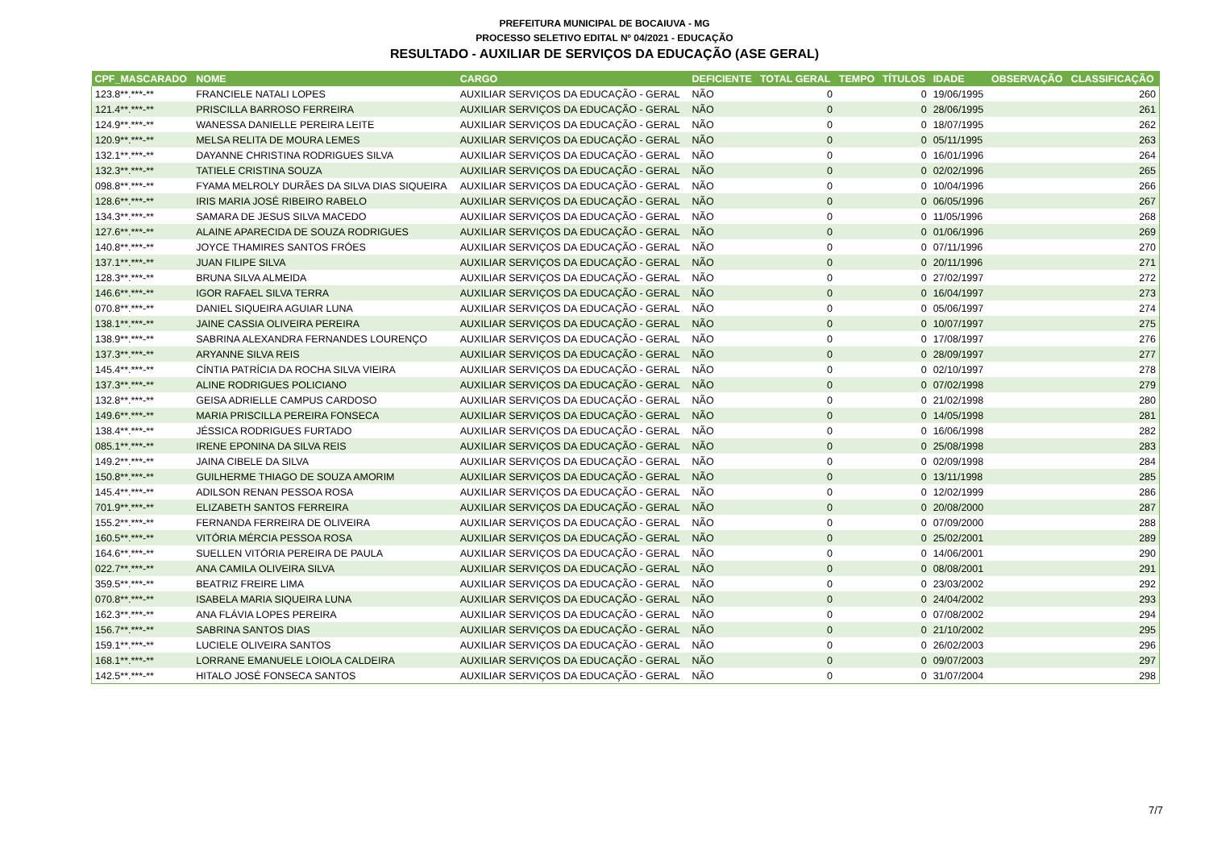PREFEITURA MUNICIPAL DE BOCAIUVA - MG
PROCESSO SELETIVO EDITAL Nº 04/2021 - EDUCAÇÃO
RESULTADO - AUXILIAR DE SERVIÇOS DA EDUCAÇÃO (ASE GERAL)
| CPF_MASCARADO | NOME | CARGO | DEFICIENTE | TOTAL GERAL | TEMPO | TÍTULOS | IDADE | OBSERVAÇÃO | CLASSIFICAÇÃO |
| --- | --- | --- | --- | --- | --- | --- | --- | --- | --- |
| 123.8**.***-** | FRANCIELE NATALI LOPES | AUXILIAR SERVIÇOS DA EDUCAÇÃO - GERAL | NÃO | 0 | | 0 | 19/06/1995 | | 260 |
| 121.4**.***-** | PRISCILLA BARROSO FERREIRA | AUXILIAR SERVIÇOS DA EDUCAÇÃO - GERAL | NÃO | 0 | | 0 | 28/06/1995 | | 261 |
| 124.9**.***-** | WANESSA DANIELLE PEREIRA LEITE | AUXILIAR SERVIÇOS DA EDUCAÇÃO - GERAL | NÃO | 0 | | 0 | 18/07/1995 | | 262 |
| 120.9**.***-** | MELSA RELITA DE MOURA LEMES | AUXILIAR SERVIÇOS DA EDUCAÇÃO - GERAL | NÃO | 0 | | 0 | 05/11/1995 | | 263 |
| 132.1**.***-** | DAYANNE CHRISTINA RODRIGUES SILVA | AUXILIAR SERVIÇOS DA EDUCAÇÃO - GERAL | NÃO | 0 | | 0 | 16/01/1996 | | 264 |
| 132.3**.***-** | TATIELE CRISTINA SOUZA | AUXILIAR SERVIÇOS DA EDUCAÇÃO - GERAL | NÃO | 0 | | 0 | 02/02/1996 | | 265 |
| 098.8**.***-** | FYAMA MELROLY DURÃES DA SILVA DIAS SIQUEIRA | AUXILIAR SERVIÇOS DA EDUCAÇÃO - GERAL | NÃO | 0 | | 0 | 10/04/1996 | | 266 |
| 128.6**.***-** | IRIS MARIA JOSÉ RIBEIRO RABELO | AUXILIAR SERVIÇOS DA EDUCAÇÃO - GERAL | NÃO | 0 | | 0 | 06/05/1996 | | 267 |
| 134.3**.***-** | SAMARA DE JESUS SILVA MACEDO | AUXILIAR SERVIÇOS DA EDUCAÇÃO - GERAL | NÃO | 0 | | 0 | 11/05/1996 | | 268 |
| 127.6**.***-** | ALAINE APARECIDA DE SOUZA RODRIGUES | AUXILIAR SERVIÇOS DA EDUCAÇÃO - GERAL | NÃO | 0 | | 0 | 01/06/1996 | | 269 |
| 140.8**.***-** | JOYCE THAMIRES SANTOS FRÓES | AUXILIAR SERVIÇOS DA EDUCAÇÃO - GERAL | NÃO | 0 | | 0 | 07/11/1996 | | 270 |
| 137.1**.***-** | JUAN FILIPE SILVA | AUXILIAR SERVIÇOS DA EDUCAÇÃO - GERAL | NÃO | 0 | | 0 | 20/11/1996 | | 271 |
| 128.3**.***-** | BRUNA SILVA ALMEIDA | AUXILIAR SERVIÇOS DA EDUCAÇÃO - GERAL | NÃO | 0 | | 0 | 27/02/1997 | | 272 |
| 146.6**.***-** | IGOR RAFAEL SILVA TERRA | AUXILIAR SERVIÇOS DA EDUCAÇÃO - GERAL | NÃO | 0 | | 0 | 16/04/1997 | | 273 |
| 070.8**.***-** | DANIEL SIQUEIRA AGUIAR LUNA | AUXILIAR SERVIÇOS DA EDUCAÇÃO - GERAL | NÃO | 0 | | 0 | 05/06/1997 | | 274 |
| 138.1**.***-** | JAINE CASSIA OLIVEIRA PEREIRA | AUXILIAR SERVIÇOS DA EDUCAÇÃO - GERAL | NÃO | 0 | | 0 | 10/07/1997 | | 275 |
| 138.9**.***-** | SABRINA ALEXANDRA FERNANDES LOURENÇO | AUXILIAR SERVIÇOS DA EDUCAÇÃO - GERAL | NÃO | 0 | | 0 | 17/08/1997 | | 276 |
| 137.3**.***-** | ARYANNE SILVA REIS | AUXILIAR SERVIÇOS DA EDUCAÇÃO - GERAL | NÃO | 0 | | 0 | 28/09/1997 | | 277 |
| 145.4**.***-** | CÍNTIA PATRÍCIA DA ROCHA SILVA VIEIRA | AUXILIAR SERVIÇOS DA EDUCAÇÃO - GERAL | NÃO | 0 | | 0 | 02/10/1997 | | 278 |
| 137.3**.***-** | ALINE RODRIGUES POLICIANO | AUXILIAR SERVIÇOS DA EDUCAÇÃO - GERAL | NÃO | 0 | | 0 | 07/02/1998 | | 279 |
| 132.8**.***-** | GEISA ADRIELLE CAMPUS CARDOSO | AUXILIAR SERVIÇOS DA EDUCAÇÃO - GERAL | NÃO | 0 | | 0 | 21/02/1998 | | 280 |
| 149.6**.***-** | MARIA PRISCILLA PEREIRA FONSECA | AUXILIAR SERVIÇOS DA EDUCAÇÃO - GERAL | NÃO | 0 | | 0 | 14/05/1998 | | 281 |
| 138.4**.***-** | JÉSSICA RODRIGUES FURTADO | AUXILIAR SERVIÇOS DA EDUCAÇÃO - GERAL | NÃO | 0 | | 0 | 16/06/1998 | | 282 |
| 085.1**.***-** | IRENE EPONINA DA SILVA REIS | AUXILIAR SERVIÇOS DA EDUCAÇÃO - GERAL | NÃO | 0 | | 0 | 25/08/1998 | | 283 |
| 149.2**.***-** | JAINA CIBELE DA SILVA | AUXILIAR SERVIÇOS DA EDUCAÇÃO - GERAL | NÃO | 0 | | 0 | 02/09/1998 | | 284 |
| 150.8**.***-** | GUILHERME THIAGO DE SOUZA AMORIM | AUXILIAR SERVIÇOS DA EDUCAÇÃO - GERAL | NÃO | 0 | | 0 | 13/11/1998 | | 285 |
| 145.4**.***-** | ADILSON RENAN PESSOA ROSA | AUXILIAR SERVIÇOS DA EDUCAÇÃO - GERAL | NÃO | 0 | | 0 | 12/02/1999 | | 286 |
| 701.9**.***-** | ELIZABETH SANTOS FERREIRA | AUXILIAR SERVIÇOS DA EDUCAÇÃO - GERAL | NÃO | 0 | | 0 | 20/08/2000 | | 287 |
| 155.2**.***-** | FERNANDA FERREIRA DE OLIVEIRA | AUXILIAR SERVIÇOS DA EDUCAÇÃO - GERAL | NÃO | 0 | | 0 | 07/09/2000 | | 288 |
| 160.5**.***-** | VITÓRIA MÉRCIA PESSOA ROSA | AUXILIAR SERVIÇOS DA EDUCAÇÃO - GERAL | NÃO | 0 | | 0 | 25/02/2001 | | 289 |
| 164.6**.***-** | SUELLEN VITÓRIA PEREIRA DE PAULA | AUXILIAR SERVIÇOS DA EDUCAÇÃO - GERAL | NÃO | 0 | | 0 | 14/06/2001 | | 290 |
| 022.7**.***-** | ANA CAMILA OLIVEIRA SILVA | AUXILIAR SERVIÇOS DA EDUCAÇÃO - GERAL | NÃO | 0 | | 0 | 08/08/2001 | | 291 |
| 359.5**.***-** | BEATRIZ FREIRE LIMA | AUXILIAR SERVIÇOS DA EDUCAÇÃO - GERAL | NÃO | 0 | | 0 | 23/03/2002 | | 292 |
| 070.8**.***-** | ISABELA MARIA SIQUEIRA LUNA | AUXILIAR SERVIÇOS DA EDUCAÇÃO - GERAL | NÃO | 0 | | 0 | 24/04/2002 | | 293 |
| 162.3**.***-** | ANA FLÁVIA LOPES PEREIRA | AUXILIAR SERVIÇOS DA EDUCAÇÃO - GERAL | NÃO | 0 | | 0 | 07/08/2002 | | 294 |
| 156.7**.***-** | SABRINA SANTOS DIAS | AUXILIAR SERVIÇOS DA EDUCAÇÃO - GERAL | NÃO | 0 | | 0 | 21/10/2002 | | 295 |
| 159.1**.***-** | LUCIELE OLIVEIRA SANTOS | AUXILIAR SERVIÇOS DA EDUCAÇÃO - GERAL | NÃO | 0 | | 0 | 26/02/2003 | | 296 |
| 168.1**.***-** | LORRANE EMANUELE LOIOLA CALDEIRA | AUXILIAR SERVIÇOS DA EDUCAÇÃO - GERAL | NÃO | 0 | | 0 | 09/07/2003 | | 297 |
| 142.5**.***-** | HITALO JOSÉ FONSECA SANTOS | AUXILIAR SERVIÇOS DA EDUCAÇÃO - GERAL | NÃO | 0 | | 0 | 31/07/2004 | | 298 |
7/7